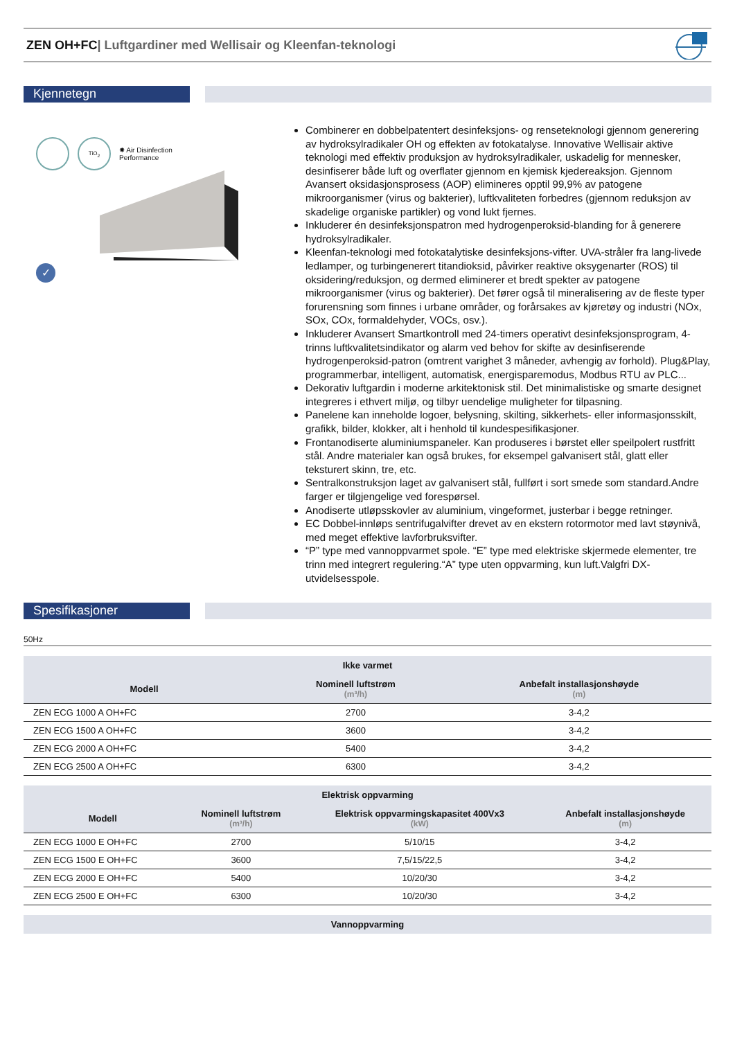ZEN OH+FC| Luftgardiner med Wellisair og Kleenfan-teknologi
Kjennetegn
TiO<sub>2</sub>
✸ Air Disinfection
Performance
✓
Combinerer en dobbelpatentert desinfeksjons- og renseteknologi gjennom generering av hydroksylradikaler OH og effekten av fotokatalyse. Innovative Wellisair aktive teknologi med effektiv produksjon av hydroksylradikaler, uskadelig for mennesker, desinfiserer både luft og overflater gjennom en kjemisk kjedereaksjon. Gjennom Avansert oksidasjonsprosess (AOP) elimineres opptil 99,9% av patogene mikroorganismer (virus og bakterier), luftkvaliteten forbedres (gjennom reduksjon av skadelige organiske partikler) og vond lukt fjernes.
Inkluderer én desinfeksjonspatron med hydrogenperoksid-blanding for å generere hydroksylradikaler.
Kleenfan-teknologi med fotokatalytiske desinfeksjons-vifter. UVA-stråler fra lang-livede ledlamper, og turbingenerert titandioksid, påvirker reaktive oksygenarter (ROS) til oksidering/reduksjon, og dermed eliminerer et bredt spekter av patogene mikroorganismer (virus og bakterier). Det fører også til mineralisering av de fleste typer forurensning som finnes i urbane områder, og forårsakes av kjøretøy og industri (NOx, SOx, COx, formaldehyder, VOCs, osv.).
Inkluderer Avansert Smartkontroll med 24-timers operativt desinfeksjonsprogram, 4-trinns luftkvalitetsindikator og alarm ved behov for skifte av desinfiserende hydrogenperoksid-patron (omtrent varighet 3 måneder, avhengig av forhold). Plug&Play, programmerbar, intelligent, automatisk, energisparemodus, Modbus RTU av PLC...
Dekorativ luftgardin i moderne arkitektonisk stil. Det minimalistiske og smarte designet integreres i ethvert miljø, og tilbyr uendelige muligheter for tilpasning.
Panelene kan inneholde logoer, belysning, skilting, sikkerhets- eller informasjonsskilt, grafikk, bilder, klokker, alt i henhold til kundespesifikasjoner.
Frontanodiserte aluminiumspaneler. Kan produseres i børstet eller speilpolert rustfritt stål. Andre materialer kan også brukes, for eksempel galvanisert stål, glatt eller teksturert skinn, tre, etc.
Sentralkonstruksjon laget av galvanisert stål, fullført i sort smede som standard.Andre farger er tilgjengelige ved forespørsel.
Anodiserte utløpsskovler av aluminium, vingeformet, justerbar i begge retninger.
EC Dobbel-innløps sentrifugalvifter drevet av en ekstern rotormotor med lavt støynivå, med meget effektive lavforbruksvifter.
“P” type med vannoppvarmet spole. “E” type med elektriske skjermede elementer, tre trinn med integrert regulering.“A” type uten oppvarming, kun luft.Valgfri DX-utvidelsesspole.
Spesifikasjoner
50Hz
| Ikke varmet | | |
| --- | --- | --- |
| Modell | Nominell luftstrøm (m³/h) | Anbefalt installasjonshøyde (m) |
| ZEN ECG 1000 A OH+FC | 2700 | 3-4,2 |
| ZEN ECG 1500 A OH+FC | 3600 | 3-4,2 |
| ZEN ECG 2000 A OH+FC | 5400 | 3-4,2 |
| ZEN ECG 2500 A OH+FC | 6300 | 3-4,2 |
| Elektrisk oppvarming | | | |
| --- | --- | --- | --- |
| Modell | Nominell luftstrøm (m³/h) | Elektrisk oppvarmingskapasitet 400Vx3 (kW) | Anbefalt installasjonshøyde (m) |
| ZEN ECG 1000 E OH+FC | 2700 | 5/10/15 | 3-4,2 |
| ZEN ECG 1500 E OH+FC | 3600 | 7,5/15/22,5 | 3-4,2 |
| ZEN ECG 2000 E OH+FC | 5400 | 10/20/30 | 3-4,2 |
| ZEN ECG 2500 E OH+FC | 6300 | 10/20/30 | 3-4,2 |
| Vannoppvarming |
| --- |